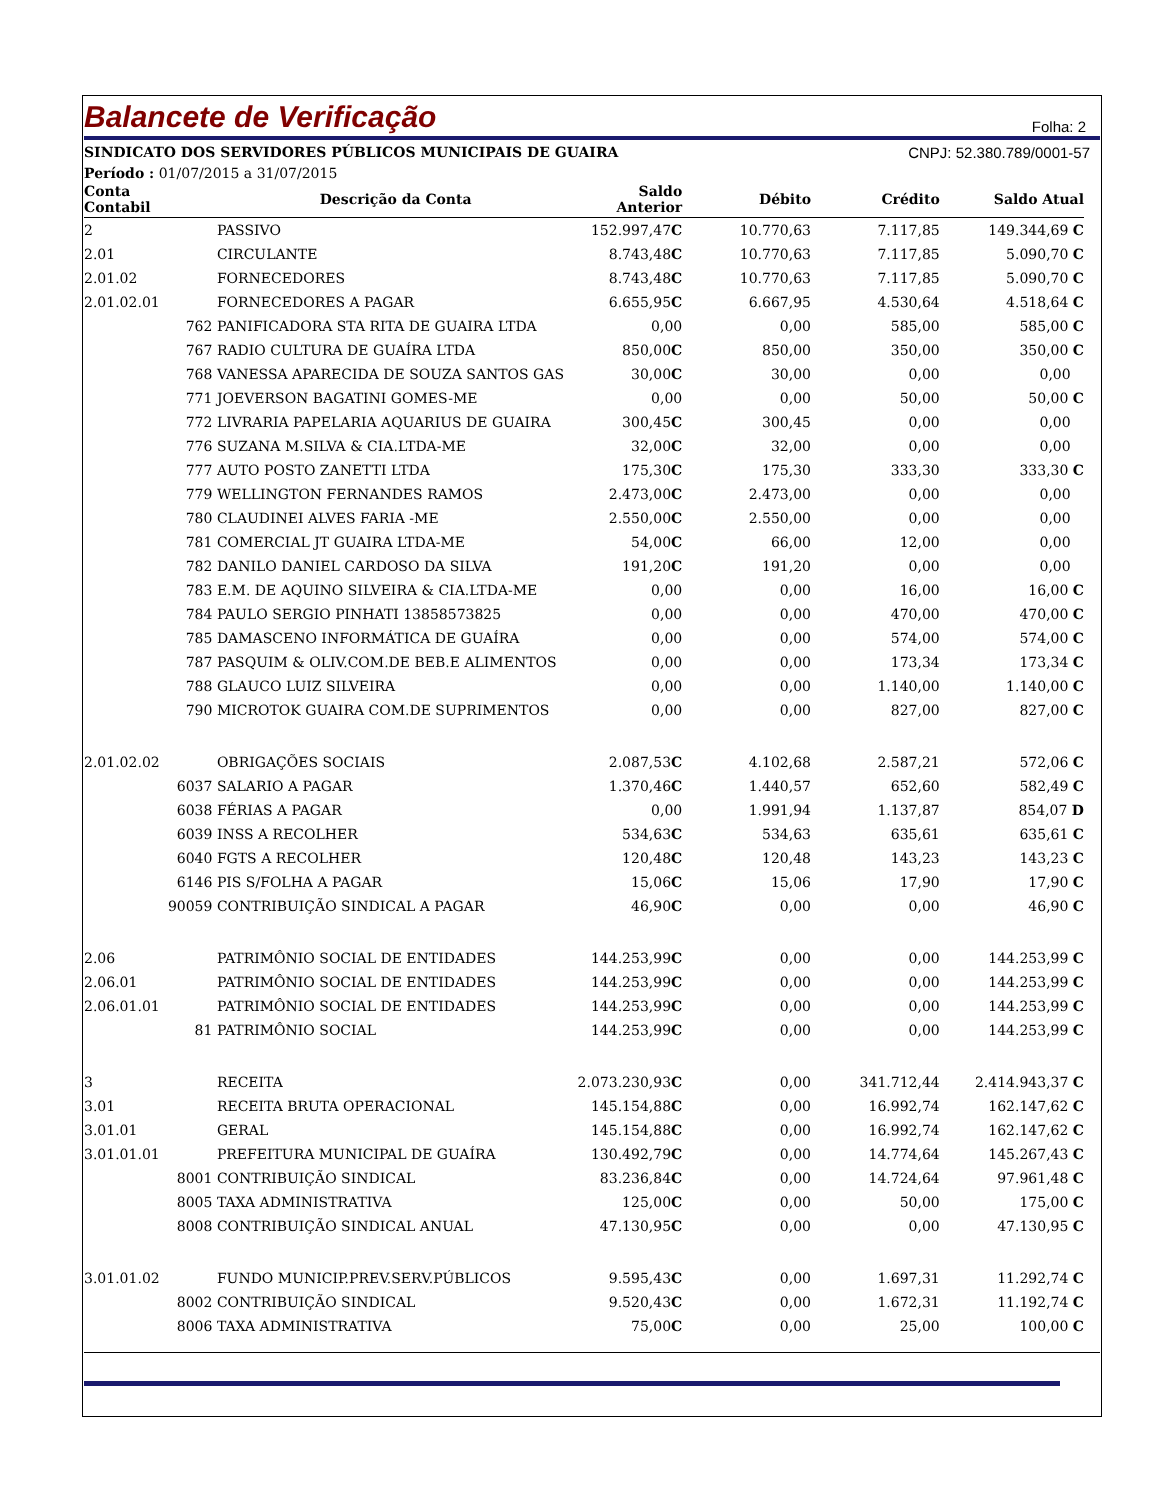Balancete de Verificação
Folha: 2
SINDICATO DOS SERVIDORES PÚBLICOS MUNICIPAIS DE GUAIRA CNPJ: 52.380.789/0001-57
Período : 01/07/2015 a 31/07/2015
| Conta Contabil | | Descrição da Conta | Saldo Anterior | Débito | Crédito | Saldo Atual |
| --- | --- | --- | --- | --- | --- | --- |
| 2 | | PASSIVO | 152.997,47 C | 10.770,63 | 7.117,85 | 149.344,69 C |
| 2.01 | | CIRCULANTE | 8.743,48 C | 10.770,63 | 7.117,85 | 5.090,70 C |
| 2.01.02 | | FORNECEDORES | 8.743,48 C | 10.770,63 | 7.117,85 | 5.090,70 C |
| 2.01.02.01 | | FORNECEDORES A PAGAR | 6.655,95 C | 6.667,95 | 4.530,64 | 4.518,64 C |
| | 762 | PANIFICADORA STA RITA DE GUAIRA LTDA | 0,00 | 0,00 | 585,00 | 585,00 C |
| | 767 | RADIO CULTURA DE GUAÍRA LTDA | 850,00 C | 850,00 | 350,00 | 350,00 C |
| | 768 | VANESSA APARECIDA DE SOUZA SANTOS GAS | 30,00 C | 30,00 | 0,00 | 0,00 |
| | 771 | JOEVERSON BAGATINI GOMES-ME | 0,00 | 0,00 | 50,00 | 50,00 C |
| | 772 | LIVRARIA PAPELARIA AQUARIUS DE GUAIRA | 300,45 C | 300,45 | 0,00 | 0,00 |
| | 776 | SUZANA M.SILVA & CIA.LTDA-ME | 32,00 C | 32,00 | 0,00 | 0,00 |
| | 777 | AUTO POSTO ZANETTI LTDA | 175,30 C | 175,30 | 333,30 | 333,30 C |
| | 779 | WELLINGTON FERNANDES RAMOS | 2.473,00 C | 2.473,00 | 0,00 | 0,00 |
| | 780 | CLAUDINEI ALVES FARIA -ME | 2.550,00 C | 2.550,00 | 0,00 | 0,00 |
| | 781 | COMERCIAL JT GUAIRA LTDA-ME | 54,00 C | 66,00 | 12,00 | 0,00 |
| | 782 | DANILO DANIEL CARDOSO DA SILVA | 191,20 C | 191,20 | 0,00 | 0,00 |
| | 783 | E.M. DE AQUINO SILVEIRA & CIA.LTDA-ME | 0,00 | 0,00 | 16,00 | 16,00 C |
| | 784 | PAULO SERGIO PINHATI 13858573825 | 0,00 | 0,00 | 470,00 | 470,00 C |
| | 785 | DAMASCENO INFORMÁTICA DE GUAÍRA | 0,00 | 0,00 | 574,00 | 574,00 C |
| | 787 | PASQUIM & OLIV.COM.DE BEB.E ALIMENTOS | 0,00 | 0,00 | 173,34 | 173,34 C |
| | 788 | GLAUCO LUIZ SILVEIRA | 0,00 | 0,00 | 1.140,00 | 1.140,00 C |
| | 790 | MICROTOK GUAIRA COM.DE SUPRIMENTOS | 0,00 | 0,00 | 827,00 | 827,00 C |
| 2.01.02.02 | | OBRIGAÇÕES SOCIAIS | 2.087,53 C | 4.102,68 | 2.587,21 | 572,06 C |
| | 6037 | SALARIO A PAGAR | 1.370,46 C | 1.440,57 | 652,60 | 582,49 C |
| | 6038 | FÉRIAS A PAGAR | 0,00 | 1.991,94 | 1.137,87 | 854,07 D |
| | 6039 | INSS A RECOLHER | 534,63 C | 534,63 | 635,61 | 635,61 C |
| | 6040 | FGTS A RECOLHER | 120,48 C | 120,48 | 143,23 | 143,23 C |
| | 6146 | PIS S/FOLHA A PAGAR | 15,06 C | 15,06 | 17,90 | 17,90 C |
| | 90059 | CONTRIBUIÇÃO SINDICAL A PAGAR | 46,90 C | 0,00 | 0,00 | 46,90 C |
| 2.06 | | PATRIMÔNIO SOCIAL DE ENTIDADES | 144.253,99 C | 0,00 | 0,00 | 144.253,99 C |
| 2.06.01 | | PATRIMÔNIO SOCIAL DE ENTIDADES | 144.253,99 C | 0,00 | 0,00 | 144.253,99 C |
| 2.06.01.01 | | PATRIMÔNIO SOCIAL DE ENTIDADES | 144.253,99 C | 0,00 | 0,00 | 144.253,99 C |
| | 81 | PATRIMÔNIO SOCIAL | 144.253,99 C | 0,00 | 0,00 | 144.253,99 C |
| 3 | | RECEITA | 2.073.230,93 C | 0,00 | 341.712,44 | 2.414.943,37 C |
| 3.01 | | RECEITA BRUTA OPERACIONAL | 145.154,88 C | 0,00 | 16.992,74 | 162.147,62 C |
| 3.01.01 | | GERAL | 145.154,88 C | 0,00 | 16.992,74 | 162.147,62 C |
| 3.01.01.01 | | PREFEITURA MUNICIPAL DE GUAÍRA | 130.492,79 C | 0,00 | 14.774,64 | 145.267,43 C |
| | 8001 | CONTRIBUIÇÃO SINDICAL | 83.236,84 C | 0,00 | 14.724,64 | 97.961,48 C |
| | 8005 | TAXA ADMINISTRATIVA | 125,00 C | 0,00 | 50,00 | 175,00 C |
| | 8008 | CONTRIBUIÇÃO SINDICAL ANUAL | 47.130,95 C | 0,00 | 0,00 | 47.130,95 C |
| 3.01.01.02 | | FUNDO MUNICIP.PREV.SERV.PÚBLICOS | 9.595,43 C | 0,00 | 1.697,31 | 11.292,74 C |
| | 8002 | CONTRIBUIÇÃO SINDICAL | 9.520,43 C | 0,00 | 1.672,31 | 11.192,74 C |
| | 8006 | TAXA ADMINISTRATIVA | 75,00 C | 0,00 | 25,00 | 100,00 C |